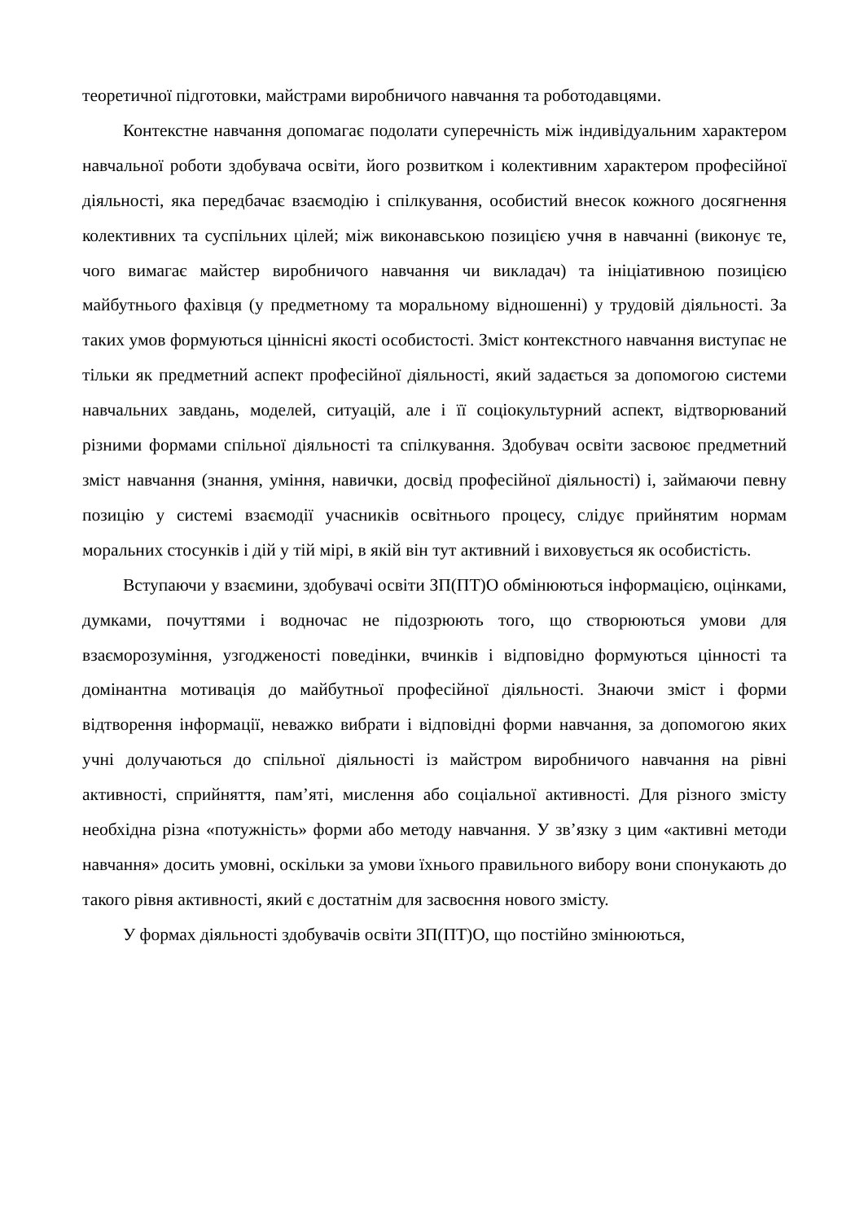теоретичної підготовки, майстрами виробничого навчання та роботодавцями.
Контекстне навчання допомагає подолати суперечність між індивідуальним характером навчальної роботи здобувача освіти, його розвитком і колективним характером професійної діяльності, яка передбачає взаємодію і спілкування, особистий внесок кожного досягнення колективних та суспільних цілей; між виконавською позицією учня в навчанні (виконує те, чого вимагає майстер виробничого навчання чи викладач) та ініціативною позицією майбутнього фахівця (у предметному та моральному відношенні) у трудовій діяльності. За таких умов формуються ціннісні якості особистості. Зміст контекстного навчання виступає не тільки як предметний аспект професійної діяльності, який задається за допомогою системи навчальних завдань, моделей, ситуацій, але і її соціокультурний аспект, відтворюваний різними формами спільної діяльності та спілкування. Здобувач освіти засвоює предметний зміст навчання (знання, уміння, навички, досвід професійної діяльності) і, займаючи певну позицію у системі взаємодії учасників освітнього процесу, слідує прийнятим нормам моральних стосунків і дій у тій мірі, в якій він тут активний і виховується як особистість.
Вступаючи у взаємини, здобувачі освіти ЗП(ПТ)О обмінюються інформацією, оцінками, думками, почуттями і водночас не підозрюють того, що створюються умови для взаєморозуміння, узгодженості поведінки, вчинків і відповідно формуються цінності та домінантна мотивація до майбутньої професійної діяльності. Знаючи зміст і форми відтворення інформації, неважко вибрати і відповідні форми навчання, за допомогою яких учні долучаються до спільної діяльності із майстром виробничого навчання на рівні активності, сприйняття, пам’яті, мислення або соціальної активності. Для різного змісту необхідна різна «потужність» форми або методу навчання. У зв’язку з цим «активні методи навчання» досить умовні, оскільки за умови їхнього правильного вибору вони спонукають до такого рівня активності, який є достатнім для засвоєння нового змісту.
У формах діяльності здобувачів освіти ЗП(ПТ)О, що постійно змінюються,